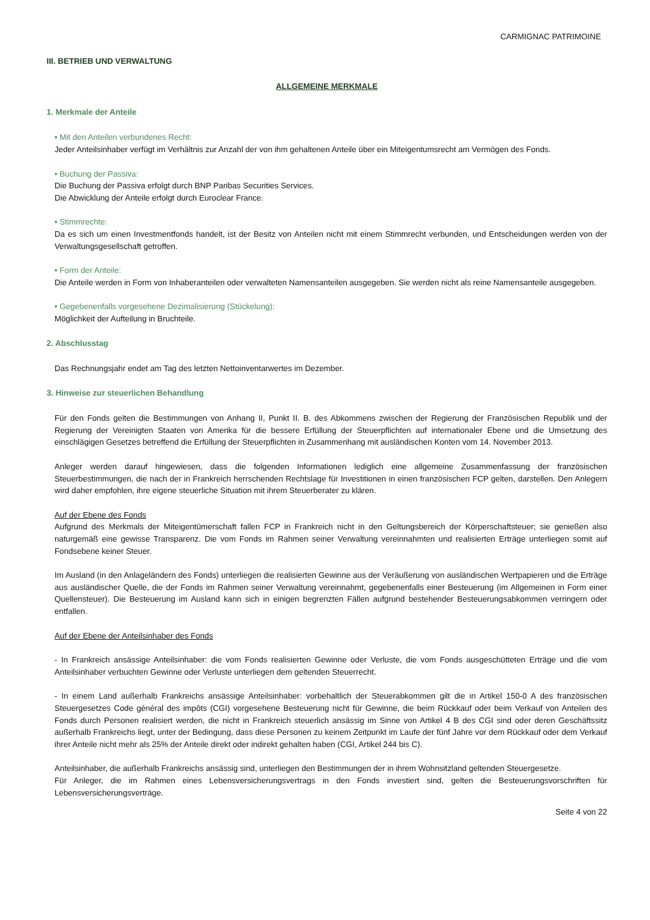CARMIGNAC PATRIMOINE
III. BETRIEB UND VERWALTUNG
ALLGEMEINE MERKMALE
1. Merkmale der Anteile
• Mit den Anteilen verbundenes Recht:
Jeder Anteilsinhaber verfügt im Verhältnis zur Anzahl der von ihm gehaltenen Anteile über ein Miteigentumsrecht am Vermögen des Fonds.
• Buchung der Passiva:
Die Buchung der Passiva erfolgt durch BNP Paribas Securities Services.
Die Abwicklung der Anteile erfolgt durch Euroclear France.
• Stimmrechte:
Da es sich um einen Investmentfonds handelt, ist der Besitz von Anteilen nicht mit einem Stimmrecht verbunden, und Entscheidungen werden von der Verwaltungsgesellschaft getroffen.
• Form der Anteile:
Die Anteile werden in Form von Inhaberanteilen oder verwalteten Namensanteilen ausgegeben. Sie werden nicht als reine Namensanteile ausgegeben.
• Gegebenenfalls vorgesehene Dezimalisierung (Stückelung):
Möglichkeit der Aufteilung in Bruchteile.
2. Abschlusstag
Das Rechnungsjahr endet am Tag des letzten Nettoinventarwertes im Dezember.
3. Hinweise zur steuerlichen Behandlung
Für den Fonds gelten die Bestimmungen von Anhang II, Punkt II. B. des Abkommens zwischen der Regierung der Französischen Republik und der Regierung der Vereinigten Staaten von Amerika für die bessere Erfüllung der Steuerpflichten auf internationaler Ebene und die Umsetzung des einschlägigen Gesetzes betreffend die Erfüllung der Steuerpflichten in Zusammenhang mit ausländischen Konten vom 14. November 2013.
Anleger werden darauf hingewiesen, dass die folgenden Informationen lediglich eine allgemeine Zusammenfassung der französischen Steuerbestimmungen, die nach der in Frankreich herrschenden Rechtslage für Investitionen in einen französischen FCP gelten, darstellen. Den Anlegern wird daher empfohlen, ihre eigene steuerliche Situation mit ihrem Steuerberater zu klären.
Auf der Ebene des Fonds
Aufgrund des Merkmals der Miteigentümerschaft fallen FCP in Frankreich nicht in den Geltungsbereich der Körperschaftsteuer; sie genießen also naturgemäß eine gewisse Transparenz. Die vom Fonds im Rahmen seiner Verwaltung vereinnahmten und realisierten Erträge unterliegen somit auf Fondsebene keiner Steuer.
Im Ausland (in den Anlageländern des Fonds) unterliegen die realisierten Gewinne aus der Veräußerung von ausländischen Wertpapieren und die Erträge aus ausländischer Quelle, die der Fonds im Rahmen seiner Verwaltung vereinnahmt, gegebenenfalls einer Besteuerung (im Allgemeinen in Form einer Quellensteuer). Die Besteuerung im Ausland kann sich in einigen begrenzten Fällen aufgrund bestehender Besteuerungsabkommen verringern oder entfallen.
Auf der Ebene der Anteilsinhaber des Fonds
- In Frankreich ansässige Anteilsinhaber: die vom Fonds realisierten Gewinne oder Verluste, die vom Fonds ausgeschütteten Erträge und die vom Anteilsinhaber verbuchten Gewinne oder Verluste unterliegen dem geltenden Steuerrecht.
- In einem Land außerhalb Frankreichs ansässige Anteilsinhaber: vorbehaltlich der Steuerabkommen gilt die in Artikel 150-0 A des französischen Steuergesetzes Code général des impôts (CGI) vorgesehene Besteuerung nicht für Gewinne, die beim Rückkauf oder beim Verkauf von Anteilen des Fonds durch Personen realisiert werden, die nicht in Frankreich steuerlich ansässig im Sinne von Artikel 4 B des CGI sind oder deren Geschäftssitz außerhalb Frankreichs liegt, unter der Bedingung, dass diese Personen zu keinem Zeitpunkt im Laufe der fünf Jahre vor dem Rückkauf oder dem Verkauf ihrer Anteile nicht mehr als 25% der Anteile direkt oder indirekt gehalten haben (CGI, Artikel 244 bis C).
Anteilsinhaber, die außerhalb Frankreichs ansässig sind, unterliegen den Bestimmungen der in ihrem Wohnsitzland geltenden Steuergesetze.
Für Anleger, die im Rahmen eines Lebensversicherungsvertrags in den Fonds investiert sind, gelten die Besteuerungsvorschriften für Lebensversicherungsverträge.
Seite 4 von 22